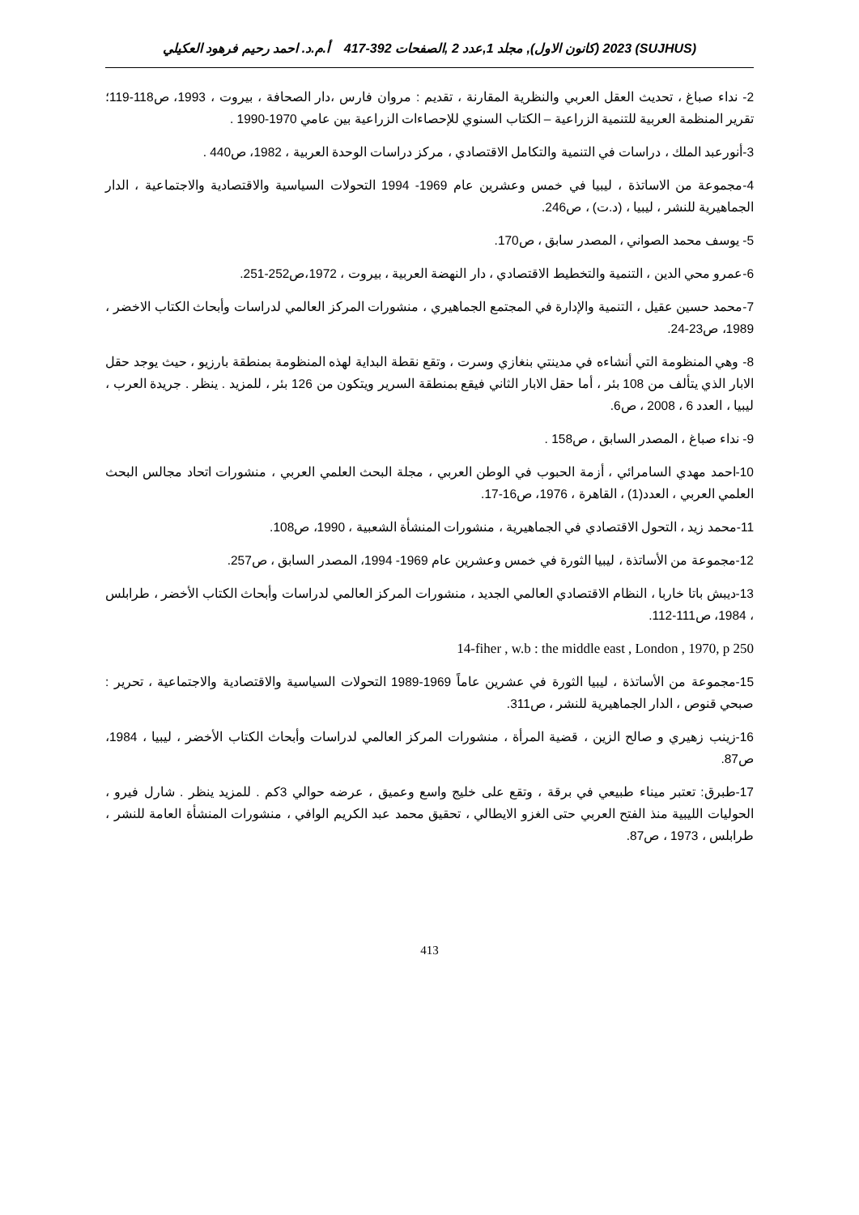(SUJHUS) 2023 (كانون الاول), مجلد 1,عدد 2 ,الصفحات 392-417 أ.م.د. احمد رحيم فرهود العكيلي
2- نداء صباغ ، تحديث العقل العربي والنظرية المقارنة ، تقديم : مروان فارس ،دار الصحافة ، بيروت ، 1993، ص118-119؛ تقرير المنظمة العربية للتنمية الزراعية – الكتاب السنوي للإحصاءات الزراعية بين عامي 1970-1990 .
3-أنورعبد الملك ، دراسات في التنمية والتكامل الاقتصادي ، مركز دراسات الوحدة العربية ، 1982، ص440 .
4-مجموعة من الاساتذة ، ليبيا في خمس وعشرين عام 1969- 1994 التحولات السياسية والاقتصادية والاجتماعية ، الدار الجماهيرية للنشر ، ليبيا ، (د.ت) ، ص246.
5- يوسف محمد الصواني ، المصدر سابق ، ص170.
6-عمرو محي الدين ، التنمية والتخطيط الاقتصادي ، دار النهضة العربية ، بيروت ، 1972،ص252-251.
7-محمد حسين عقيل ، التنمية والإدارة في المجتمع الجماهيري ، منشورات المركز العالمي لدراسات وأبحاث الكتاب الاخضر ، 1989، ص23-24.
8- وهي المنظومة التي أنشاءه في مدينتي بنغازي وسرت ، وتقع نقطة البداية لهذه المنظومة بمنطقة بارزيو ، حيث يوجد حقل الابار الذي يتألف من 108 بئر ، أما حقل الابار الثاني فيقع بمنطقة السرير ويتكون من 126 بئر ، للمزيد . ينظر . جريدة العرب ، ليبيا ، العدد 6 ، 2008 ، ص6.
9- نداء صباغ ، المصدر السابق ، ص158 .
10-احمد مهدي السامرائي ، أزمة الحبوب في الوطن العربي ، مجلة البحث العلمي العربي ، منشورات اتحاد مجالس البحث العلمي العربي ، العدد(1) ، القاهرة ، 1976، ص16-17.
11-محمد زيد ، التحول الاقتصادي في الجماهيرية ، منشورات المنشأة الشعبية ، 1990، ص108.
12-مجموعة من الأساتذة ، ليبيا الثورة في خمس وعشرين عام 1969- 1994، المصدر السابق ، ص257.
13-ديبش باتا خاربا ، النظام الاقتصادي العالمي الجديد ، منشورات المركز العالمي لدراسات وأبحاث الكتاب الأخضر ، طرابلس ، 1984، ص111-112.
14-fiher , w.b : the middle east , London , 1970, p 250
15-مجموعة من الأساتذة ، ليبيا الثورة في عشرين عاماً 1969-1989 التحولات السياسية والاقتصادية والاجتماعية ، تحرير : صبحي قنوص ، الدار الجماهيرية للنشر ، ص311.
16-زينب زهيري و صالح الزين ، قضية المرأة ، منشورات المركز العالمي لدراسات وأبحاث الكتاب الأخضر ، ليبيا ، 1984، ص87.
17-طبرق: تعتبر ميناء طبيعي في برقة ، وتقع على خليج واسع وعميق ، عرضه حوالي 3كم . للمزيد ينظر . شارل فيرو ، الحوليات الليبية منذ الفتح العربي حتى الغزو الايطالي ، تحقيق محمد عبد الكريم الوافي ، منشورات المنشأة العامة للنشر ، طرابلس ، 1973 ، ص87.
413